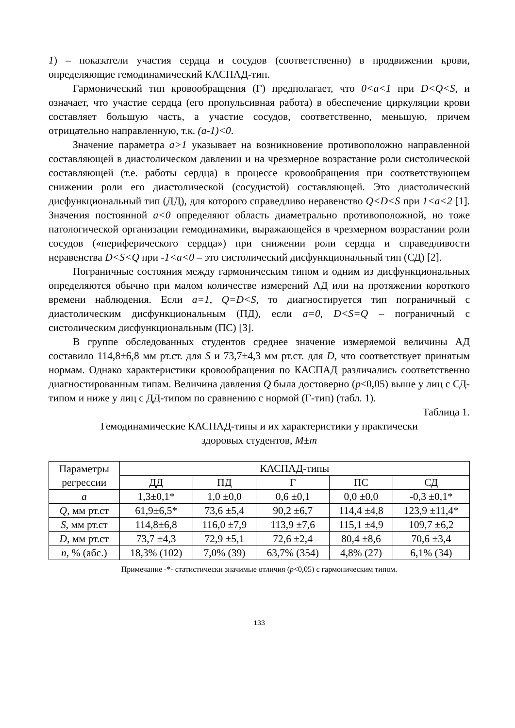1) – показатели участия сердца и сосудов (соответственно) в продвижении крови, определяющие гемодинамический КАСПАД-тип.
Гармонический тип кровообращения (Г) предполагает, что 0<a<1 при D<Q<S, и означает, что участие сердца (его пропульсивная работа) в обеспечение циркуляции крови составляет большую часть, а участие сосудов, соответственно, меньшую, причем отрицательно направленную, т.к. (a-1)<0.
Значение параметра a>1 указывает на возникновение противоположно направленной составляющей в диастолическом давлении и на чрезмерное возрастание роли систолической составляющей (т.е. работы сердца) в процессе кровообращения при соответствующем снижении роли его диастолической (сосудистой) составляющей. Это диастолический дисфункциональный тип (ДД), для которого справедливо неравенство Q<D<S при 1<a<2 [1]. Значения постоянной a<0 определяют область диаметрально противоположной, но тоже патологической организации гемодинамики, выражающейся в чрезмерном возрастании роли сосудов («периферического сердца») при снижении роли сердца и справедливости неравенства D<S<Q при -1<a<0 – это систолический дисфункциональный тип (СД) [2].
Пограничные состояния между гармоническим типом и одним из дисфункциональных определяются обычно при малом количестве измерений АД или на протяжении короткого времени наблюдения. Если a=1, Q=D<S, то диагностируется тип пограничный с диастолическим дисфункциональным (ПД), если a=0, D<S=Q – пограничный с систолическим дисфункциональным (ПС) [3].
В группе обследованных студентов среднее значение измеряемой величины АД составило 114,8±6,8 мм рт.ст. для S и 73,7±4,3 мм рт.ст. для D, что соответствует принятым нормам. Однако характеристики кровообращения по КАСПАД различались соответственно диагностированным типам. Величина давления Q была достоверно (p<0,05) выше у лиц с СД-типом и ниже у лиц с ДД-типом по сравнению с нормой (Г-тип) (табл. 1).
Таблица 1.
Гемодинамические КАСПАД-типы и их характеристики у практически
здоровых студентов, M±m
| Параметры регрессии | КАСПАД-типы | | | | |
| --- | --- | --- | --- | --- | --- |
| | ДД | ПД | Г | ПС | СД |
| a | 1,3±0,1* | 1,0 ±0,0 | 0,6 ±0,1 | 0,0 ±0,0 | -0,3 ±0,1* |
| Q , мм рт.ст | 61,9±6,5* | 73,6 ±5,4 | 90,2 ±6,7 | 114,4 ±4,8 | 123,9 ±11,4* |
| S , мм рт.ст | 114,8±6,8 | 116,0 ±7,9 | 113,9 ±7,6 | 115,1 ±4,9 | 109,7 ±6,2 |
| D , мм рт.ст | 73,7 ±4,3 | 72,9 ±5,1 | 72,6 ±2,4 | 80,4 ±8,6 | 70,6 ±3,4 |
| n , % (абс.) | 18,3% (102) | 7,0% (39) | 63,7% (354) | 4,8% (27) | 6,1% (34) |
Примечание -*- статистически значимые отличия (p<0,05) с гармоническим типом.
133